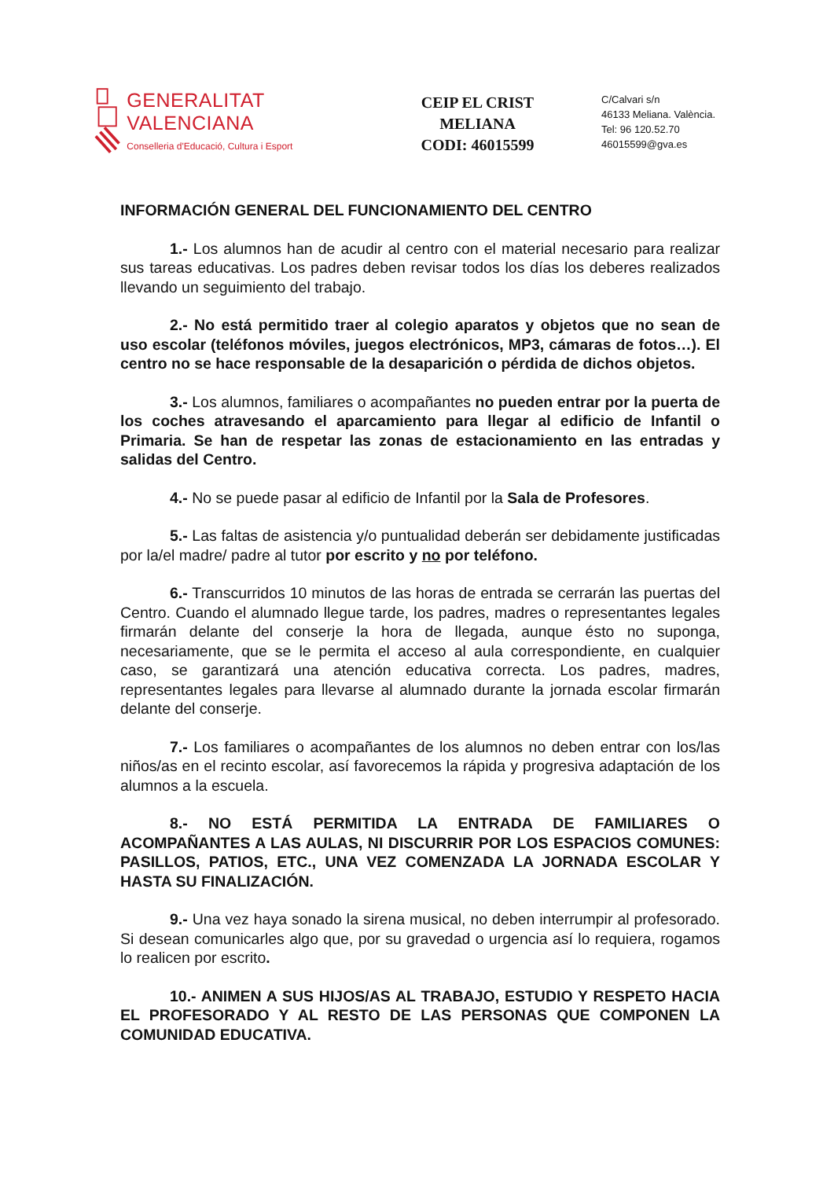GENERALITAT VALENCIANA
Conselleria d'Educació, Cultura i Esport
CEIP EL CRIST
MELIANA
CODI: 46015599
C/Calvari s/n
46133 Meliana. València.
Tel: 96 120.52.70
46015599@gva.es
INFORMACIÓN GENERAL DEL FUNCIONAMIENTO DEL CENTRO
1.- Los alumnos han de acudir al centro con el material necesario para realizar sus tareas educativas. Los padres deben revisar todos los días los deberes realizados llevando un seguimiento del trabajo.
2.- No está permitido traer al colegio aparatos y objetos que no sean de uso escolar (teléfonos móviles, juegos electrónicos, MP3, cámaras de fotos…). El centro no se hace responsable de la desaparición o pérdida de dichos objetos.
3.- Los alumnos, familiares o acompañantes no pueden entrar por la puerta de los coches atravesando el aparcamiento para llegar al edificio de Infantil o Primaria. Se han de respetar las zonas de estacionamiento en las entradas y salidas del Centro.
4.- No se puede pasar al edificio de Infantil por la Sala de Profesores.
5.- Las faltas de asistencia y/o puntualidad deberán ser debidamente justificadas por la/el madre/ padre al tutor por escrito y no por teléfono.
6.- Transcurridos 10 minutos de las horas de entrada se cerrarán las puertas del Centro. Cuando el alumnado llegue tarde, los padres, madres o representantes legales firmarán delante del conserje la hora de llegada, aunque ésto no suponga, necesariamente, que se le permita el acceso al aula correspondiente, en cualquier caso, se garantizará una atención educativa correcta. Los padres, madres, representantes legales para llevarse al alumnado durante la jornada escolar firmarán delante del conserje.
7.- Los familiares o acompañantes de los alumnos no deben entrar con los/las niños/as en el recinto escolar, así favorecemos la rápida y progresiva adaptación de los alumnos a la escuela.
8.- NO ESTÁ PERMITIDA LA ENTRADA DE FAMILIARES O ACOMPAÑANTES A LAS AULAS, NI DISCURRIR POR LOS ESPACIOS COMUNES: PASILLOS, PATIOS, ETC., UNA VEZ COMENZADA LA JORNADA ESCOLAR Y HASTA SU FINALIZACIÓN.
9.- Una vez haya sonado la sirena musical, no deben interrumpir al profesorado. Si desean comunicarles algo que, por su gravedad o urgencia así lo requiera, rogamos lo realicen por escrito.
10.- ANIMEN A SUS HIJOS/AS AL TRABAJO, ESTUDIO Y RESPETO HACIA EL PROFESORADO Y AL RESTO DE LAS PERSONAS QUE COMPONEN LA COMUNIDAD EDUCATIVA.